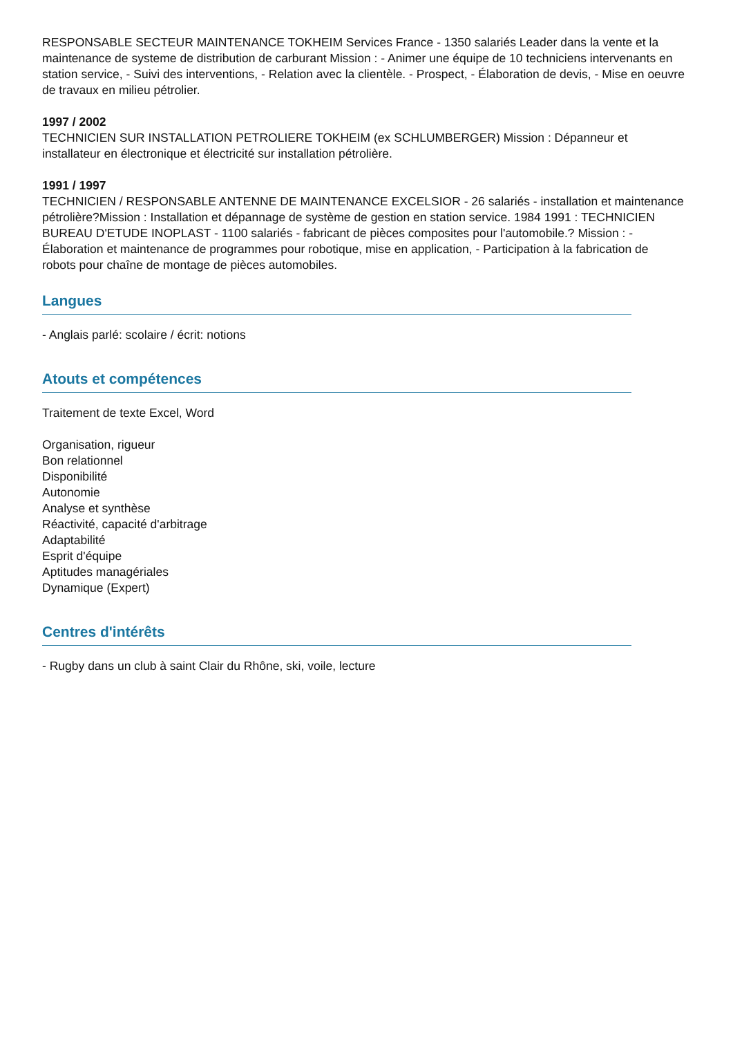RESPONSABLE SECTEUR MAINTENANCE TOKHEIM Services France - 1350 salariés Leader dans la vente et la maintenance de systeme de distribution de carburant Mission : - Animer une équipe de 10 techniciens intervenants en station service, - Suivi des interventions, - Relation avec la clientèle. - Prospect, - Élaboration de devis, - Mise en oeuvre de travaux en milieu pétrolier.
1997 / 2002
TECHNICIEN SUR INSTALLATION PETROLIERE TOKHEIM (ex SCHLUMBERGER) Mission : Dépanneur et installateur en électronique et électricité sur installation pétrolière.
1991 / 1997
TECHNICIEN / RESPONSABLE ANTENNE DE MAINTENANCE EXCELSIOR - 26 salariés - installation et maintenance pétrolière?Mission : Installation et dépannage de système de gestion en station service. 1984 1991 : TECHNICIEN BUREAU D'ETUDE INOPLAST - 1100 salariés - fabricant de pièces composites pour l'automobile.? Mission : - Élaboration et maintenance de programmes pour robotique, mise en application, - Participation à la fabrication de robots pour chaîne de montage de pièces automobiles.
Langues
- Anglais parlé: scolaire / écrit: notions
Atouts et compétences
Traitement de texte Excel, Word
Organisation, rigueur
Bon relationnel
Disponibilité
Autonomie
Analyse et synthèse
Réactivité, capacité d'arbitrage
Adaptabilité
Esprit d'équipe
Aptitudes managériales
Dynamique (Expert)
Centres d'intérêts
- Rugby dans un club à saint Clair du Rhône, ski, voile, lecture